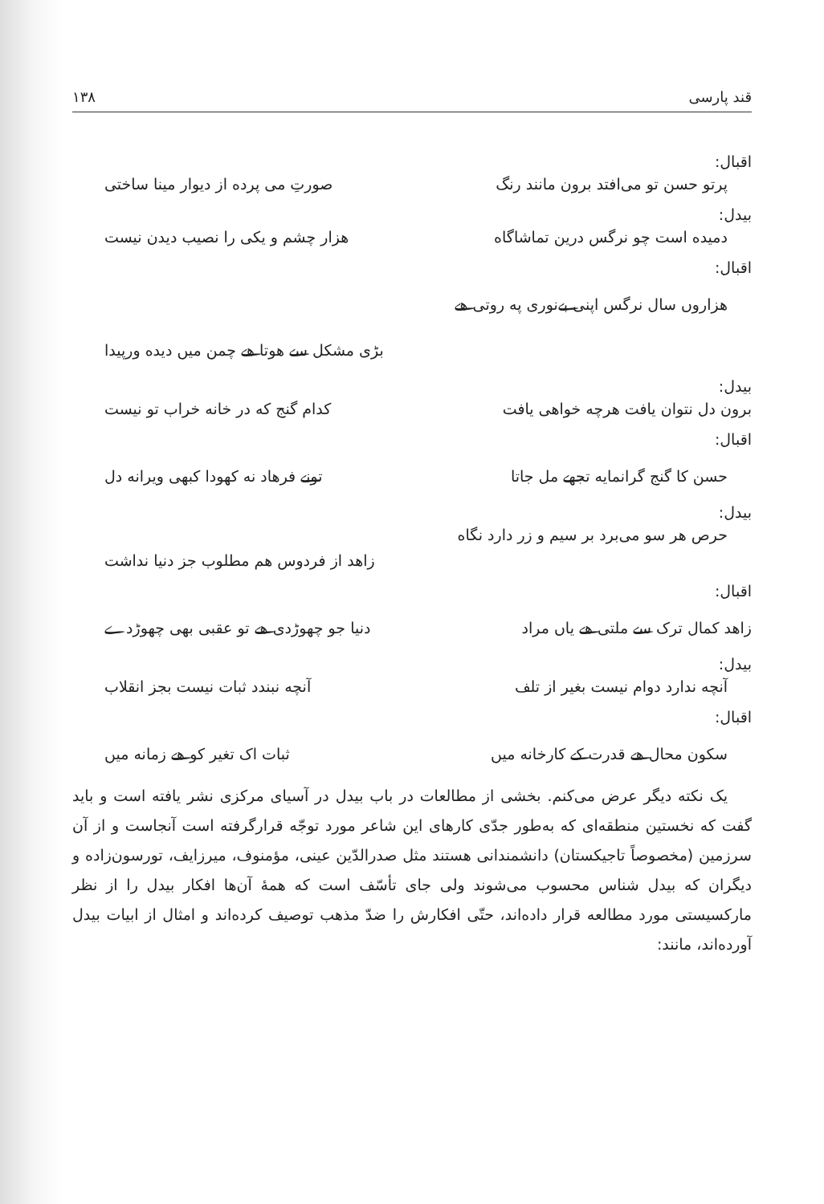قند پارسی ۱۳۸
اقبال:
پرتو حسن تو می‌افتد برون مانند رنگ صورتِ می پرده از دیوار مینا ساختی
بیدل:
دمیده است چو نرگس درین تماشاگاه هزار چشم و یکی را نصیب دیدن نیست
اقبال:
هزاروں سال نرگس اپنی بے‌نوری په روتی هے
بڑی مشکل سے هوتا هے چمن میں دیده ورپیدا
بیدل:
برون دل نتوان یافت هرچه خواهی یافت کدام گنج که در خانه خراب تو نیست
اقبال:
حسن کا گنج گرانمایه تجهے مل جاتا تونے فرهاد نه کهودا کبهی ویرانه دل
بیدل:
حرص هر سو می‌برد بر سیم و زر دارد نگاه
زاهد از فردوس هم مطلوب جز دنیا نداشت
اقبال:
زاهد کمال ترک سے ملتی هے یاں مراد دنیا جو چهوڑدی هے تو عقبی بهی چهوڑدے
بیدل:
آنچه ندارد دوام نیست بغیر از تلف آنچه نبندد ثبات نیست بجز انقلاب
اقبال:
سکون محال هے قدرت کے کارخانه میں ثبات اک تغیر کو هے زمانه میں
یک نکته دیگر عرض می‌کنم. بخشی از مطالعات در باب بیدل در آسیای مرکزی نشر یافته است و باید گفت که نخستین منطقه‌ای که به‌طور جدّی کارهای این شاعر مورد توجّه قرارگرفته است آنجاست و از آن سرزمین (مخصوصاً تاجیکستان) دانشمندانی هستند مثل صدرالدّین عینی، مؤمنوف، میرزایف، تورسون‌زاده و دیگران که بیدل شناس محسوب می‌شوند ولی جای تأسّف است که همهٔ آن‌ها افکار بیدل را از نظر مارکسیستی مورد مطالعه قرار داده‌اند، حتّی افکارش را ضدّ مذهب توصیف کرده‌اند و امثال از ابیات بیدل آورده‌اند، مانند: